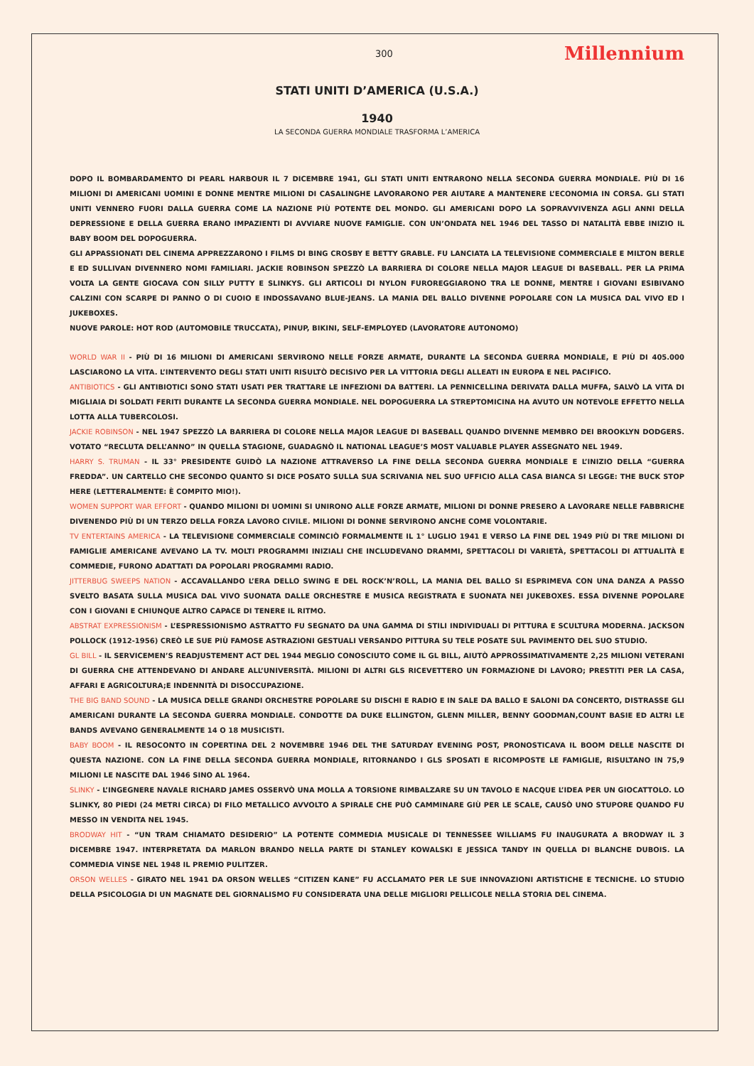300 Millennium
STATI UNITI D’AMERICA (U.S.A.)
1940
LA SECONDA GUERRA MONDIALE TRASFORMA L’AMERICA
DOPO IL BOMBARDAMENTO DI PEARL HARBOUR IL 7 DICEMBRE 1941, GLI STATI UNITI ENTRARONO NELLA SECONDA GUERRA MONDIALE. PIÙ DI 16 MILIONI DI AMERICANI UOMINI E DONNE MENTRE MILIONI DI CASALINGHE LAVORARONO PER AIUTARE A MANTENERE L’ECONOMIA IN CORSA. GLI STATI UNITI VENNERO FUORI DALLA GUERRA COME LA NAZIONE PIÙ POTENTE DEL MONDO. GLI AMERICANI DOPO LA SOPRAVVIVENZA AGLI ANNI DELLA DEPRESSIONE E DELLA GUERRA ERANO IMPAZIENTI DI AVVIARE NUOVE FAMIGLIE. CON UN’ONDATA NEL 1946 DEL TASSO DI NATALITÀ EBBE INIZIO IL BABY BOOM DEL DOPOGUERRA.
GLI APPASSIONATI DEL CINEMA APPREZZARONO I FILMS DI BING CROSBY E BETTY GRABLE. FU LANCIATA LA TELEVISIONE COMMERCIALE E MILTON BERLE E ED SULLIVAN DIVENNERO NOMI FAMILIARI. JACKIE ROBINSON SPEZZÒ LA BARRIERA DI COLORE NELLA MAJOR LEAGUE DI BASEBALL. PER LA PRIMA VOLTA LA GENTE GIOCAVA CON SILLY PUTTY E SLINKYS. GLI ARTICOLI DI NYLON FUROREGGIARONO TRA LE DONNE, MENTRE I GIOVANI ESIBIVANO CALZINI CON SCARPE DI PANNO O DI CUOIO E INDOSSAVANO BLUE-JEANS. LA MANIA DEL BALLO DIVENNE POPOLARE CON LA MUSICA DAL VIVO ED I JUKEBOXES.
NUOVE PAROLE: HOT ROD (AUTOMOBILE TRUCCATA), PINUP, BIKINI, SELF-EMPLOYED (LAVORATORE AUTONOMO)
WORLD WAR II - PIÙ DI 16 MILIONI DI AMERICANI SERVIRONO NELLE FORZE ARMATE, DURANTE LA SECONDA GUERRA MONDIALE, E PIÙ DI 405.000 LASCIARONO LA VITA. L’INTERVENTO DEGLI STATI UNITI RISULTÒ DECISIVO PER LA VITTORIA DEGLI ALLEATI IN EUROPA E NEL PACIFICO.
ANTIBIOTICS - GLI ANTIBIOTICI SONO STATI USATI PER TRATTARE LE INFEZIONI DA BATTERI. LA PENNICELLINA DERIVATA DALLA MUFFA, SALVÒ LA VITA DI MIGLIAIA DI SOLDATI FERITI DURANTE LA SECONDA GUERRA MONDIALE. NEL DOPOGUERRA LA STREPTOMICINA HA AVUTO UN NOTEVOLE EFFETTO NELLA LOTTA ALLA TUBERCOLOSI.
JACKIE ROBINSON - NEL 1947 SPEZZÒ LA BARRIERA DI COLORE NELLA MAJOR LEAGUE DI BASEBALL QUANDO DIVENNE MEMBRO DEI BROOKLYN DODGERS. VOTATO “RECLUTA DELL’ANNO” IN QUELLA STAGIONE, GUADAGNÒ IL NATIONAL LEAGUE’S MOST VALUABLE PLAYER ASSEGNATO NEL 1949.
HARRY S. TRUMAN - IL 33° PRESIDENTE GUIDÒ LA NAZIONE ATTRAVERSO LA FINE DELLA SECONDA GUERRA MONDIALE E L’INIZIO DELLA “GUERRA FREDDA”. UN CARTELLO CHE SECONDO QUANTO SI DICE POSATO SULLA SUA SCRIVANIA NEL SUO UFFICIO ALLA CASA BIANCA SI LEGGE: THE BUCK STOP HERE (LETTERALMENTE: È COMPITO MIO!).
WOMEN SUPPORT WAR EFFORT - QUANDO MILIONI DI UOMINI SI UNIRONO ALLE FORZE ARMATE, MILIONI DI DONNE PRESERO A LAVORARE NELLE FABBRICHE DIVENENDO PIÙ DI UN TERZO DELLA FORZA LAVORO CIVILE. MILIONI DI DONNE SERVIRONO ANCHE COME VOLONTARIE.
TV ENTERTAINS AMERICA - LA TELEVISIONE COMMERCIALE COMINCIÒ FORMALMENTE IL 1° LUGLIO 1941 E VERSO LA FINE DEL 1949 PIÙ DI TRE MILIONI DI FAMIGLIE AMERICANE AVEVANO LA TV. MOLTI PROGRAMMI INIZIALI CHE INCLUDEVANO DRAMMI, SPETTACOLI DI VARIETÀ, SPETTACOLI DI ATTUALITÀ E COMMEDIE, FURONO ADATTATI DA POPOLARI PROGRAMMI RADIO.
JITTERBUG SWEEPS NATION - ACCAVALLANDO L’ERA DELLO SWING E DEL ROCK’N’ROLL, LA MANIA DEL BALLO SI ESPRIMEVA CON UNA DANZA A PASSO SVELTO BASATA SULLA MUSICA DAL VIVO SUONATA DALLE ORCHESTRE E MUSICA REGISTRATA E SUONATA NEI JUKEBOXES. ESSA DIVENNE POPOLARE CON I GIOVANI E CHIUNQUE ALTRO CAPACE DI TENERE IL RITMO.
ABSTRAT EXPRESSIONISM - L’ESPRESSIONISMO ASTRATTO FU SEGNATO DA UNA GAMMA DI STILI INDIVIDUALI DI PITTURA E SCULTURA MODERNA. JACKSON POLLOCK (1912-1956) CREÒ LE SUE PIÙ FAMOSE ASTRAZIONI GESTUALI VERSANDO PITTURA SU TELE POSATE SUL PAVIMENTO DEL SUO STUDIO.
GL BILL - IL SERVICEMEN’S READJUSTEMENT ACT DEL 1944 MEGLIO CONOSCIUTO COME IL GL BILL, AIUTÒ APPROSSIMATIVAMENTE 2,25 MILIONI VETERANI DI GUERRA CHE ATTENDEVANO DI ANDARE ALL’UNIVERSITÀ. MILIONI DI ALTRI GLS RICEVETTERO UN FORMAZIONE DI LAVORO; PRESTITI PER LA CASA, AFFARI E AGRICOLTURA;E INDENNITÀ DI DISOCCUPAZIONE.
THE BIG BAND SOUND - LA MUSICA DELLE GRANDI ORCHESTRE POPOLARE SU DISCHI E RADIO E IN SALE DA BALLO E SALONI DA CONCERTO, DISTRASSE GLI AMERICANI DURANTE LA SECONDA GUERRA MONDIALE. CONDOTTE DA DUKE ELLINGTON, GLENN MILLER, BENNY GOODMAN,COUNT BASIE ED ALTRI LE BANDS AVEVANO GENERALMENTE 14 O 18 MUSICISTI.
BABY BOOM - IL RESOCONTO IN COPERTINA DEL 2 NOVEMBRE 1946 DEL THE SATURDAY EVENING POST, PRONOSTICAVA IL BOOM DELLE NASCITE DI QUESTA NAZIONE. CON LA FINE DELLA SECONDA GUERRA MONDIALE, RITORNANDO I GLS SPOSATI E RICOMPOSTE LE FAMIGLIE, RISULTANO IN 75,9 MILIONI LE NASCITE DAL 1946 SINO AL 1964.
SLINKY - L’INGEGNERE NAVALE RICHARD JAMES OSSERVÒ UNA MOLLA A TORSIONE RIMBALZARE SU UN TAVOLO E NACQUE L’IDEA PER UN GIOCATTOLO. LO SLINKY, 80 PIEDI (24 METRI CIRCA) DI FILO METALLICO AVVOLTO A SPIRALE CHE PUÒ CAMMINARE GIÙ PER LE SCALE, CAUSÒ UNO STUPORE QUANDO FU MESSO IN VENDITA NEL 1945.
BRODWAY HIT - “UN TRAM CHIAMATO DESIDERIO” LA POTENTE COMMEDIA MUSICALE DI TENNESSEE WILLIAMS FU INAUGURATA A BRODWAY IL 3 DICEMBRE 1947. INTERPRETATA DA MARLON BRANDO NELLA PARTE DI STANLEY KOWALSKI E JESSICA TANDY IN QUELLA DI BLANCHE DUBOIS. LA COMMEDIA VINSE NEL 1948 IL PREMIO PULITZER.
ORSON WELLES - GIRATO NEL 1941 DA ORSON WELLES “CITIZEN KANE” FU ACCLAMATO PER LE SUE INNOVAZIONI ARTISTICHE E TECNICHE. LO STUDIO DELLA PSICOLOGIA DI UN MAGNATE DEL GIORNALISMO FU CONSIDERATA UNA DELLE MIGLIORI PELLICOLE NELLA STORIA DEL CINEMA.